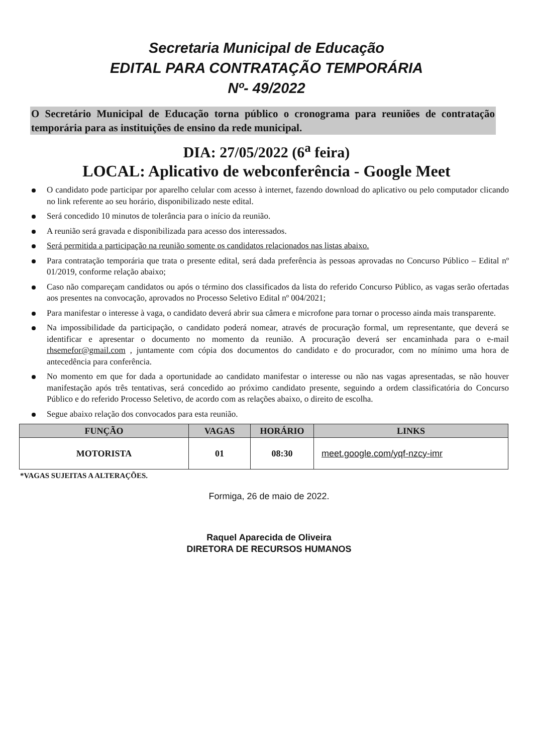Secretaria Municipal de Educação
EDITAL PARA CONTRATAÇÃO TEMPORÁRIA
Nº- 49/2022
O Secretário Municipal de Educação torna público o cronograma para reuniões de contratação temporária para as instituições de ensino da rede municipal.
DIA: 27/05/2022 (6<sup>a</sup> feira)
LOCAL: Aplicativo de webconferência - Google Meet
O candidato pode participar por aparelho celular com acesso à internet, fazendo download do aplicativo ou pelo computador clicando no link referente ao seu horário, disponibilizado neste edital.
Será concedido 10 minutos de tolerância para o início da reunião.
A reunião será gravada e disponibilizada para acesso dos interessados.
Será permitida a participação na reunião somente os candidatos relacionados nas listas abaixo.
Para contratação temporária que trata o presente edital, será dada preferência às pessoas aprovadas no Concurso Público – Edital nº 01/2019, conforme relação abaixo;
Caso não compareçam candidatos ou após o término dos classificados da lista do referido Concurso Público, as vagas serão ofertadas aos presentes na convocação, aprovados no Processo Seletivo Edital nº 004/2021;
Para manifestar o interesse à vaga, o candidato deverá abrir sua câmera e microfone para tornar o processo ainda mais transparente.
Na impossibilidade da participação, o candidato poderá nomear, através de procuração formal, um representante, que deverá se identificar e apresentar o documento no momento da reunião. A procuração deverá ser encaminhada para o e-mail rhsemefor@gmail.com , juntamente com cópia dos documentos do candidato e do procurador, com no mínimo uma hora de antecedência para conferência.
No momento em que for dada a oportunidade ao candidato manifestar o interesse ou não nas vagas apresentadas, se não houver manifestação após três tentativas, será concedido ao próximo candidato presente, seguindo a ordem classificatória do Concurso Público e do referido Processo Seletivo, de acordo com as relações abaixo, o direito de escolha.
Segue abaixo relação dos convocados para esta reunião.
| FUNÇÃO | VAGAS | HORÁRIO | LINKS |
| --- | --- | --- | --- |
| MOTORISTA | 01 | 08:30 | meet.google.com/yqf-nzcy-imr |
*VAGAS SUJEITAS A ALTERAÇÕES.
Formiga, 26 de maio de 2022.
Raquel Aparecida de Oliveira
DIRETORA DE RECURSOS HUMANOS